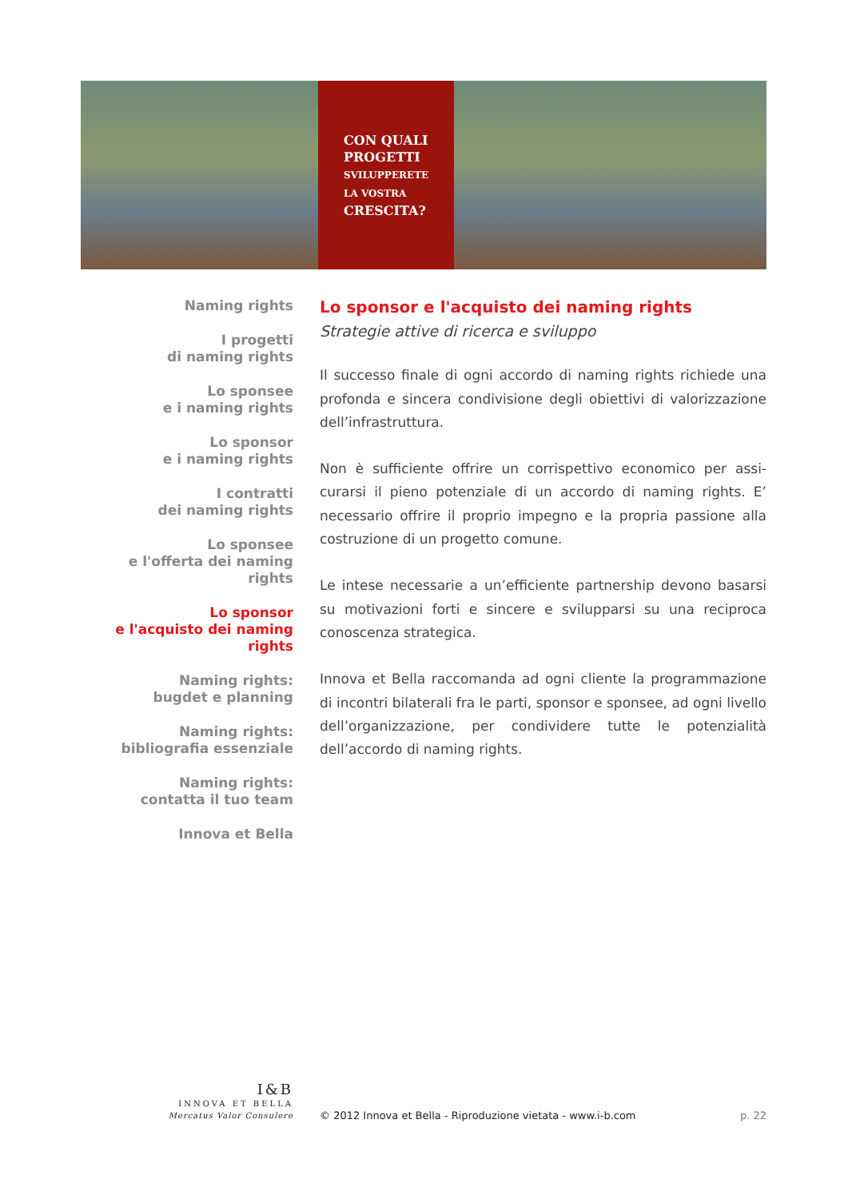CON QUALI
PROGETTI
SVILUPPERETE
LA VOSTRA
CRESCITA?
Naming rights
I progetti
di naming rights
Lo sponsee
e i naming rights
Lo sponsor
e i naming rights
I contratti
dei naming rights
Lo sponsee
e l'offerta dei naming rights
Lo sponsor
e l'acquisto dei naming rights
Naming rights:
bugdet e planning
Naming rights:
bibliografia essenziale
Naming rights:
contatta il tuo team
Innova et Bella
Lo sponsor e l'acquisto dei naming rights
Strategie attive di ricerca e sviluppo
Il successo finale di ogni accordo di naming rights richiede una profonda e sincera condivisione degli obiettivi di valorizzazione dell’infrastruttura.
Non è sufficiente offrire un corrispettivo economico per assi-curarsi il pieno potenziale di un accordo di naming rights. E’ necessario offrire il proprio impegno e la propria passione alla costruzione di un progetto comune.
Le intese necessarie a un’efficiente partnership devono basarsi su motivazioni forti e sincere e svilupparsi su una reciproca conoscenza strategica.
Innova et Bella raccomanda ad ogni cliente la programmazione di incontri bilaterali fra le parti, sponsor e sponsee, ad ogni livello dell’organizzazione, per condividere tutte le potenzialità dell’accordo di naming rights.
I&B
INNOVA ET BELLA
Mercatus Valor Consulere
© 2012 Innova et Bella - Riproduzione vietata - www.i-b.com
p. 22